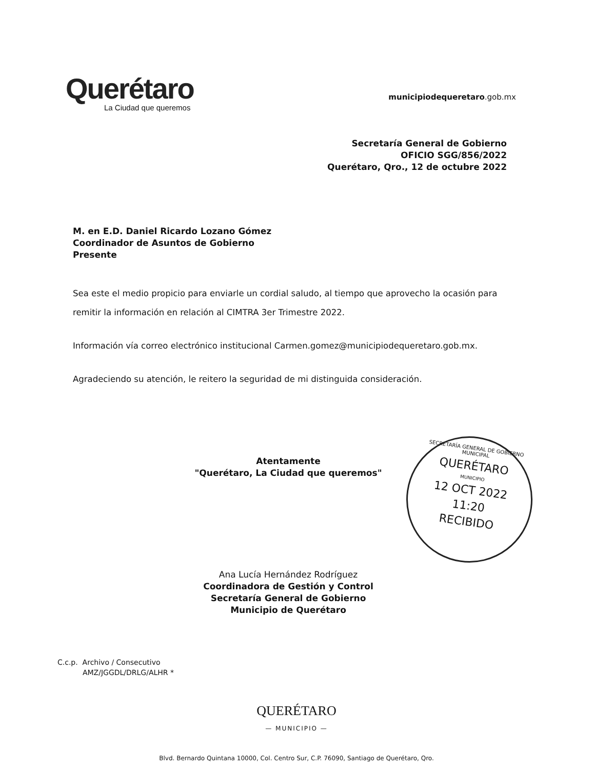Querétaro
La Ciudad que queremos
municipiodequeretaro.gob.mx
Secretaría General de Gobierno
OFICIO SGG/856/2022
Querétaro, Qro., 12 de octubre 2022
M. en E.D. Daniel Ricardo Lozano Gómez
Coordinador de Asuntos de Gobierno
Presente
Sea este el medio propicio para enviarle un cordial saludo, al tiempo que aprovecho la ocasión para remitir la información en relación al CIMTRA 3er Trimestre 2022.
Información vía correo electrónico institucional Carmen.gomez@municipiodequeretaro.gob.mx.
Agradeciendo su atención, le reitero la seguridad de mi distinguida consideración.
Atentamente
"Querétaro, La Ciudad que queremos"
SECRETARÍA GENERAL DE GOBIERNO MUNICIPAL
QUERÉTARO
MUNICIPIO
12 OCT 2022
11:20
RECIBIDO
Ana Lucía Hernández Rodríguez
Coordinadora de Gestión y Control
Secretaría General de Gobierno
Municipio de Querétaro
C.c.p. Archivo / Consecutivo
AMZ/JGGDL/DRLG/ALHR *
QUERÉTARO
— MUNICIPIO —
Blvd. Bernardo Quintana 10000, Col. Centro Sur, C.P. 76090, Santiago de Querétaro, Qro.